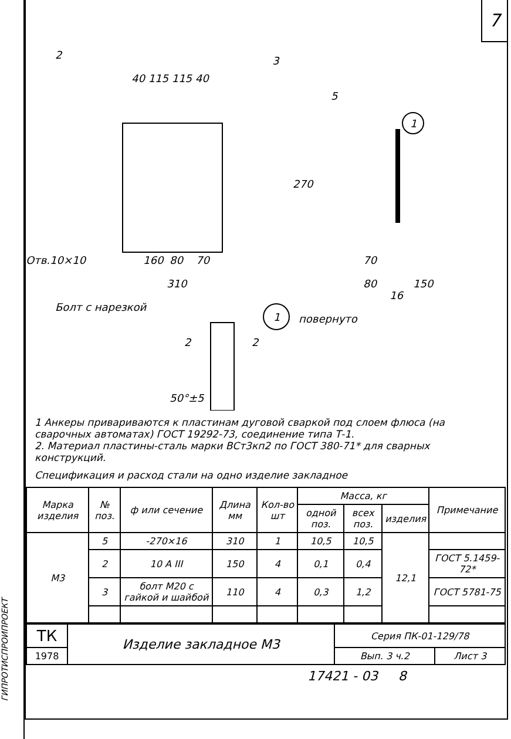ГИПРОТИСПРОИПРОЕКТ
7
2
3
5
40 115 115 40
160
80
70
310
Отв.10×10
270
70
80
150
16
Болт с нарезкой
повернуто
2
2
50°±5
1
1
1 Анкеры привариваются к пластинам дуговой сваркой под слоем флюса (на сварочных автоматах) ГОСТ 19292-73, соединение типа Т-1.
2. Материал пластины-сталь марки ВСт3кп2 по ГОСТ 380-71* для сварных конструкций.
Спецификация и расход стали на одно изделие закладное
| Марка изделия | № поз. | ф или сечение | Длина мм | Кол-во шт | Масса, кг | | | Примечание |
| --- | --- | --- | --- | --- | --- | --- | --- | --- |
| | | | | | одной поз. | всех поз. | изделия | |
| М3 | 5 | -270×16 | 310 | 1 | 10,5 | 10,5 | 12,1 | |
| | 2 | 10 A III | 150 | 4 | 0,1 | 0,4 | | ГОСТ 5.1459-72* |
| | 3 | болт М20 с гайкой и шайбой | 110 | 4 | 0,3 | 1,2 | | ГОСТ 5781-75 |
| ТК | Изделие закладное М3 | Серия ПК-01-129/78 | |
| 1978 | | Вып. 3 ч.2 | Лист 3 |
17421 - 03 8